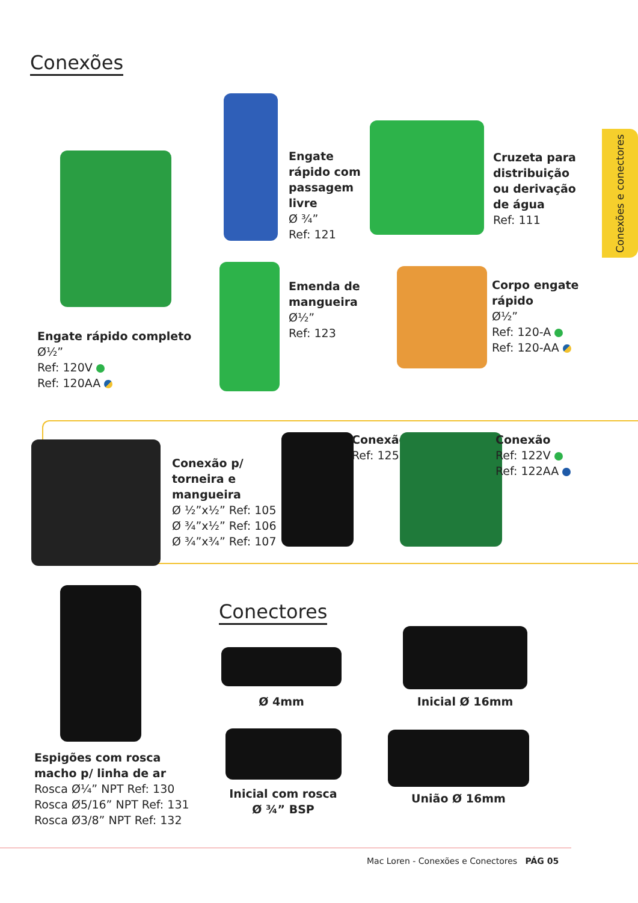Conexões
Engate rápido completo
Ø½”
Ref: 120V
Ref: 120AA
Engate
rápido com
passagem
livre
Ø ¾”
Ref: 121
Cruzeta para
distribuição
ou derivação
de água
Ref: 111
Conexões e conectores
Emenda de
mangueira
Ø½”
Ref: 123
Corpo engate
rápido
Ø½”
Ref: 120-A
Ref: 120-AA
Conexão p/
torneira e
mangueira
Ø ½”x½” Ref: 105
Ø ¾”x½” Ref: 106
Ø ¾”x¾” Ref: 107
Conexão
Ref: 125
Conexão
Ref: 122V
Ref: 122AA
Espigões com rosca
macho p/ linha de ar
Rosca Ø¼” NPT Ref: 130
Rosca Ø5/16” NPT Ref: 131
Rosca Ø3/8” NPT Ref: 132
Conectores
Ø 4mm Inicial Ø 16mm
Inicial com rosca
Ø ¾” BSP
União Ø 16mm
Mac Loren - Conexões e Conectores PÁG 05